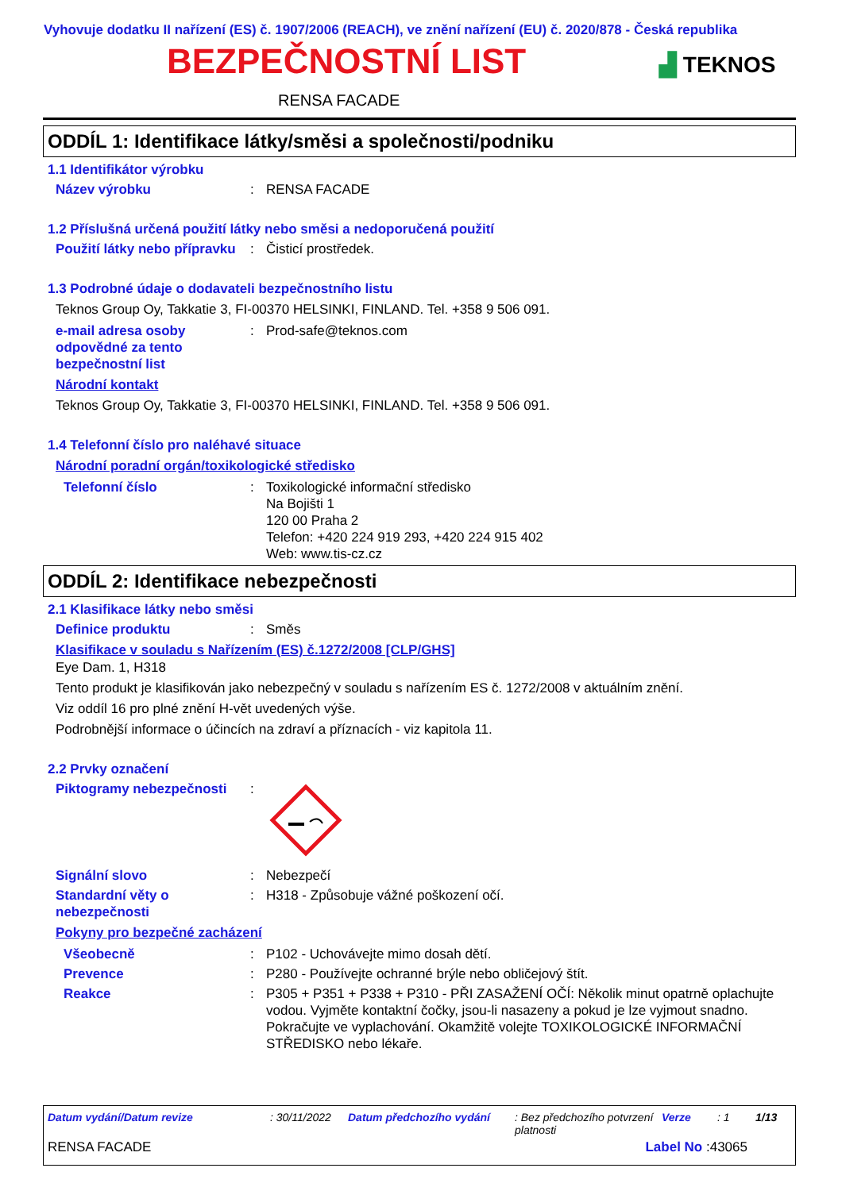Vyhovuje dodatku II nařízení (ES) č. 1907/2006 (REACH), ve znění nařízení (EU) č. 2020/878 - Česká republika
BEZPEČNOSTNÍ LIST ▟ TEKNOS
RENSA FACADE
ODDÍL 1: Identifikace látky/směsi a společnosti/podniku
1.1 Identifikátor výrobku
Název výrobku : RENSA FACADE
1.2 Příslušná určená použití látky nebo směsi a nedoporučená použití
Použití látky nebo přípravku
: Čisticí prostředek.
1.3 Podrobné údaje o dodavateli bezpečnostního listu
Teknos Group Oy, Takkatie 3, FI-00370 HELSINKI, FINLAND. Tel. +358 9 506 091.
e-mail adresa osoby odpovědné za tento bezpečnostní list
: Prod-safe@teknos.com
Národní kontakt
Teknos Group Oy, Takkatie 3, FI-00370 HELSINKI, FINLAND. Tel. +358 9 506 091.
1.4 Telefonní číslo pro naléhavé situace
Národní poradní orgán/toxikologické středisko
Telefonní číslo : Toxikologické informační středisko
Na Bojišti 1
120 00 Praha 2
Telefon: +420 224 919 293, +420 224 915 402
Web: www.tis-cz.cz
ODDÍL 2: Identifikace nebezpečnosti
2.1 Klasifikace látky nebo směsi
Definice produktu : Směs
Klasifikace v souladu s Nařízením (ES) č.1272/2008 [CLP/GHS]
Eye Dam. 1, H318
Tento produkt je klasifikován jako nebezpečný v souladu s nařízením ES č. 1272/2008 v aktuálním znění.
Viz oddíl 16 pro plné znění H-vět uvedených výše.
Podrobnější informace o účincích na zdraví a příznacích - viz kapitola 11.
2.2 Prvky označení
Piktogramy nebezpečnosti :
Signální slovo : Nebezpečí
Standardní věty o nebezpečnosti
: H318 - Způsobuje vážné poškození očí.
Pokyny pro bezpečné zacházení
Všeobecně : P102 - Uchovávejte mimo dosah dětí.
Prevence : P280 - Používejte ochranné brýle nebo obličejový štít.
Reakce : P305 + P351 + P338 + P310 - PŘI ZASAŽENÍ OČÍ: Několik minut opatrně oplachujte vodou. Vyjměte kontaktní čočky, jsou-li nasazeny a pokud je lze vyjmout snadno. Pokračujte ve vyplachování. Okamžitě volejte TOXIKOLOGICKÉ INFORMAČNÍ STŘEDISKO nebo lékaře.
Datum vydání/Datum revize: 30/11/2022 Datum předchozího vydání: Bez předchozího potvrzení platnosti Verze: 1 1/13
RENSA FACADE Label No :43065